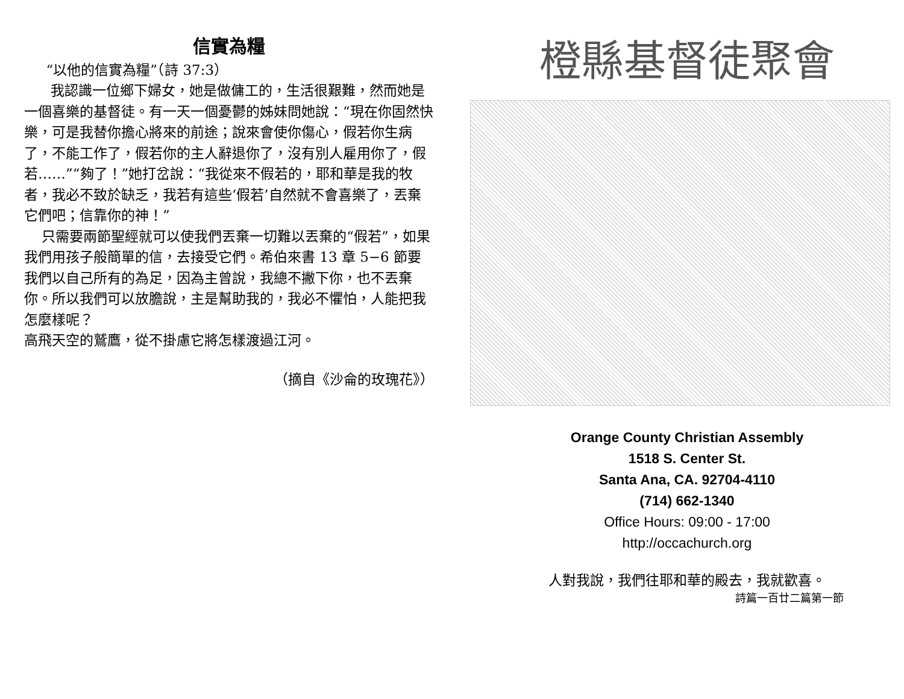信實為糧
“以他的信實為糧”（詩 37:3）
我認識一位鄉下婦女，她是做傭工的，生活很艱難，然而她是一個喜樂的基督徒。有一天一個憂鬱的姊妹問她說：“現在你固然快樂，可是我替你擔心將來的前途；說來會使你傷心，假若你生病了，不能工作了，假若你的主人辭退你了，沒有別人雇用你了，假若……”“夠了！”她打岔說：“我從來不假若的，耶和華是我的牧者，我必不致於缺乏，我若有這些‘假若’自然就不會喜樂了，丟棄它們吧；信靠你的神！”
只需要兩節聖經就可以使我們丟棄一切難以丟棄的“假若”，如果我們用孩子般簡單的信，去接受它們。希伯來書 13 章 5−6 節要我們以自己所有的為足，因為主曾說，我總不撇下你，也不丟棄你。所以我們可以放膽說，主是幫助我的，我必不懼怕，人能把我怎麼樣呢？
高飛天空的鷲鷹，從不掛慮它將怎樣渡過江河。
（摘自《沙侖的玫瑰花》）
橙縣基督徒聚會
Orange County Christian Assembly
1518 S. Center St.
Santa Ana, CA. 92704-4110
(714) 662-1340
Office Hours: 09:00 - 17:00
http://occachurch.org
人對我說，我們往耶和華的殿去，我就歡喜。
詩篇一百廿二篇第一節